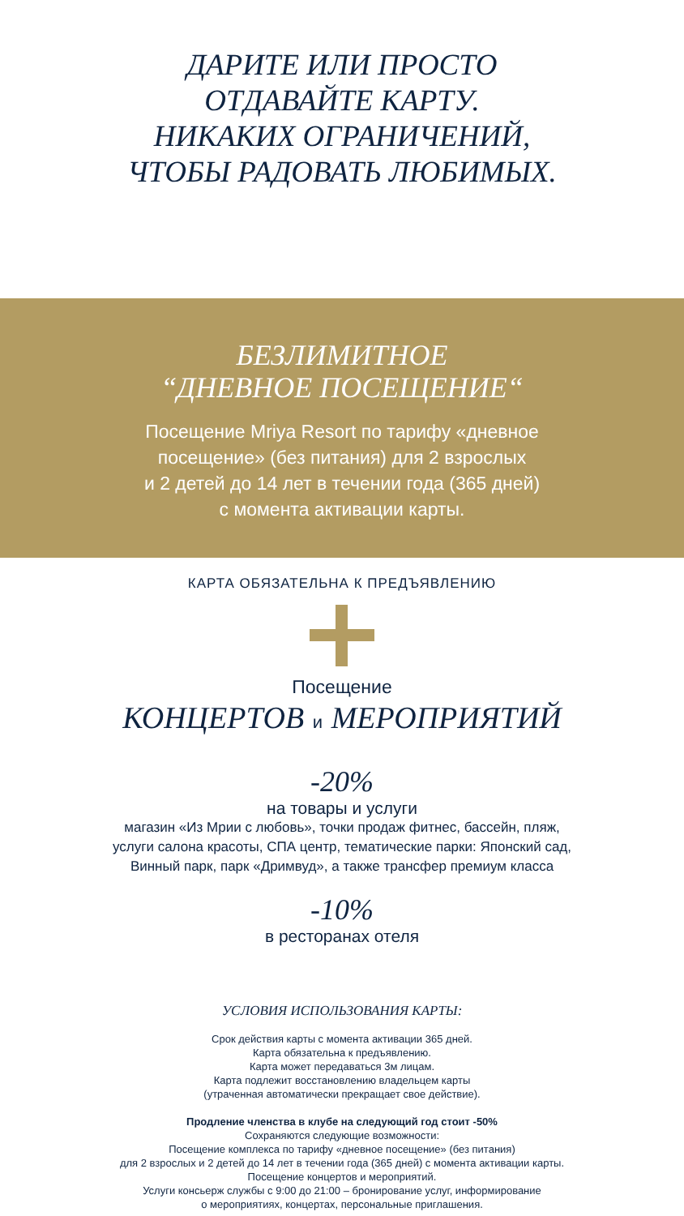ДАРИТЕ ИЛИ ПРОСТО
ОТДАВАЙТЕ КАРТУ.
НИКАКИХ ОГРАНИЧЕНИЙ,
ЧТОБЫ РАДОВАТЬ ЛЮБИМЫХ.
БЕЗЛИМИТНОЕ
“ДНЕВНОЕ ПОСЕЩЕНИЕ“
Посещение Mriya Resort по тарифу «дневное
посещение» (без питания) для 2 взрослых
и 2 детей до 14 лет в течении года (365 дней)
с момента активации карты.
КАРТА ОБЯЗАТЕЛЬНА К ПРЕДЪЯВЛЕНИЮ
Посещение
КОНЦЕРТОВ и МЕРОПРИЯТИЙ
-20%
на товары и услуги
магазин «Из Мрии с любовь», точки продаж фитнес, бассейн, пляж,
услуги салона красоты, СПА центр, тематические парки: Японский сад,
Винный парк, парк «Дримвуд», а также трансфер премиум класса
-10%
в ресторанах отеля
УСЛОВИЯ ИСПОЛЬЗОВАНИЯ КАРТЫ:
Срок действия карты с момента активации 365 дней.
Карта обязательна к предъявлению.
Карта может передаваться 3м лицам.
Карта подлежит восстановлению владельцем карты
(утраченная автоматически прекращает свое действие).
Продление членства в клубе на следующий год стоит -50%
Сохраняются следующие возможности:
Посещение комплекса по тарифу «дневное посещение» (без питания)
для 2 взрослых и 2 детей до 14 лет в течении года (365 дней) с момента активации карты.
Посещение концертов и мероприятий.
Услуги консьерж службы с 9:00 до 21:00 – бронирование услуг, информирование
о мероприятиях, концертах, персональные приглашения.